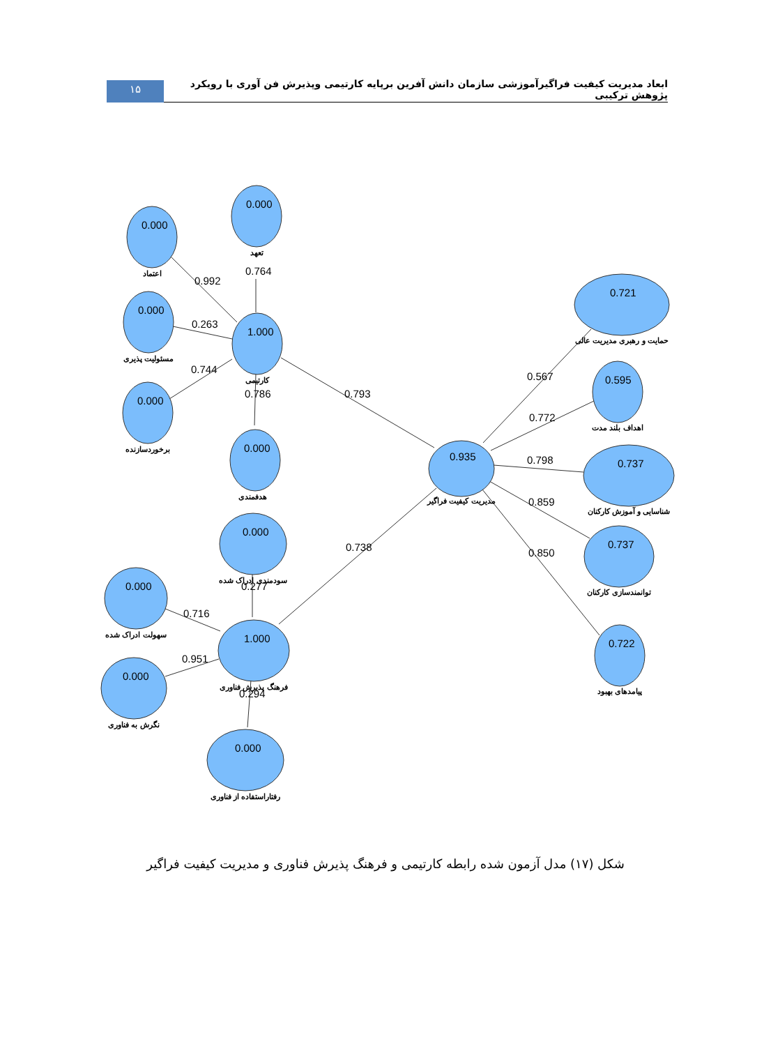ابعاد مدیریت کیفیت فراگیرآموزشی سازمان دانش آفرین برپایه کارتیمی وپذیرش فن آوری با رویکرد پژوهش ترکیبی
۱۵
0.000
0.000
0.000
0.000
1.000
0.000
0.000
0.000
0.000
1.000
0.000
0.935
0.721
0.595
0.737
0.737
0.722
0.992
0.764
0.263
0.744
0.786
0.793
0.277
0.716
0.951
0.294
0.738
0.567
0.772
0.798
0.859
0.850
اعتماد
تعهد
مسئولیت پذیری
برخوردسازنده
کارتیمی
هدفمندی
سودمندی ادراک شده
سهولت ادراک شده
نگرش به فناوری
فرهنگ پذیرش فناوری
رفتاراستفاده از فناوری
مدیریت کیفیت فراگیر
حمایت و رهبری مدیریت عالی
اهداف بلند مدت
شناسایی و آموزش کارکنان
توانمندسازی کارکنان
پیامدهای بهبود
شکل (۱۷) مدل آزمون شده رابطه کارتیمی و فرهنگ پذیرش فناوری و مدیریت کیفیت فراگیر